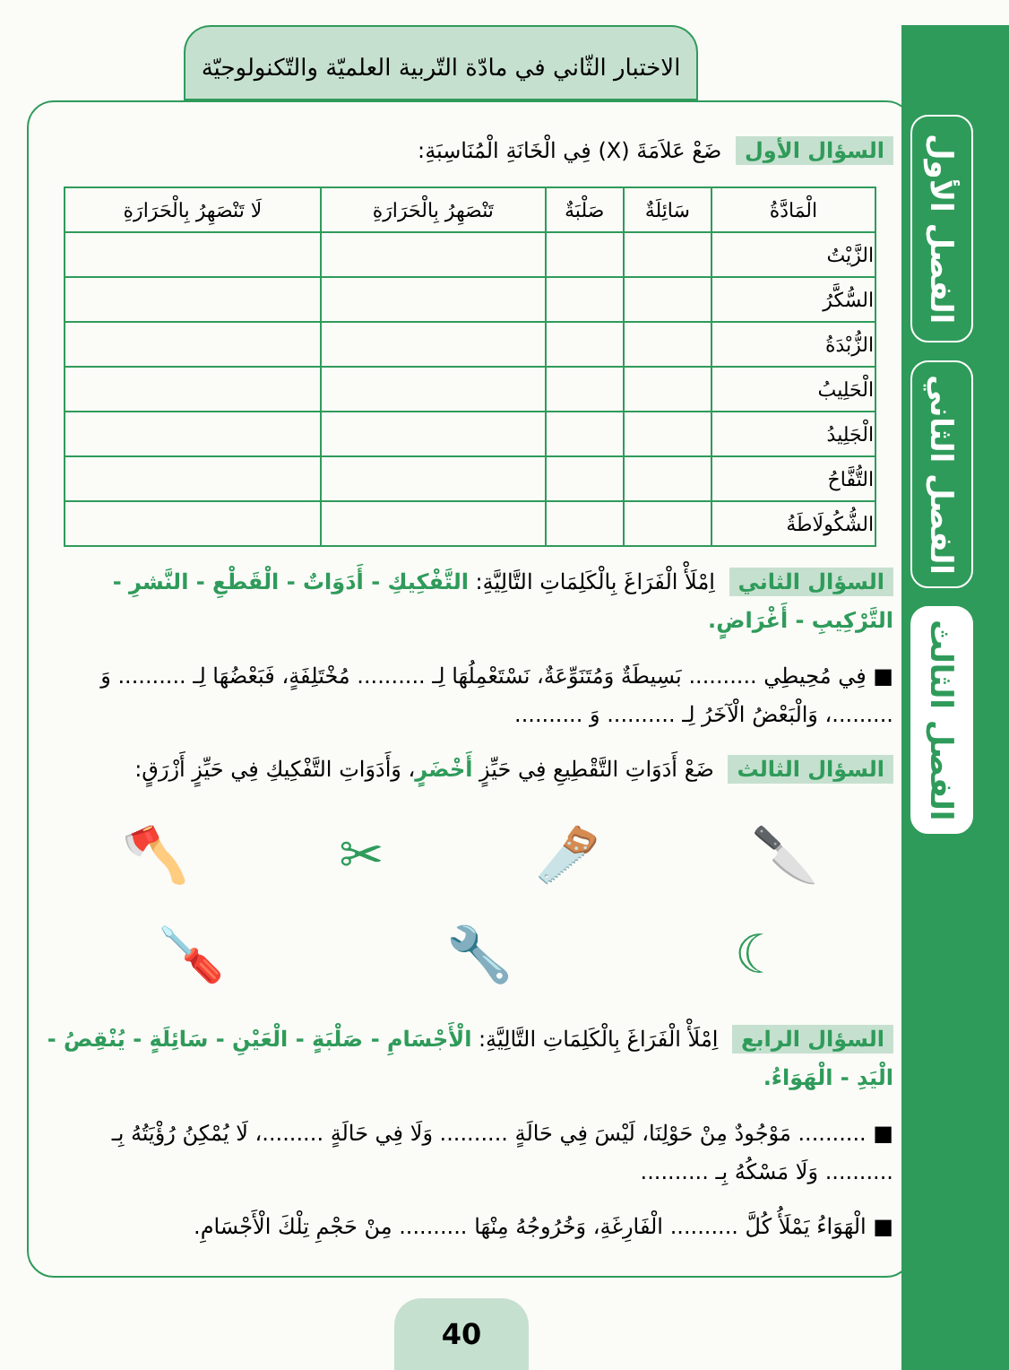الفصل الأول
الفصل الثاني
الفصل الثالث
الاختبار الثّاني في مادّة التّربية العلميّة والتّكنولوجيّة
السؤال الأول ضَعْ عَلاَمَةَ (X) فِي الْخَانَةِ الْمُنَاسِبَةِ:
| الْمَادَّةُ | سَائِلَةٌ | صَلْبَةٌ | تَنْصَهِرُ بِالْحَرَارَةِ | لَا تَنْصَهِرُ بِالْحَرَارَةِ |
| --- | --- | --- | --- | --- |
| الزَّيْتُ | | | | |
| السُّكَّرُ | | | | |
| الزُّبْدَةُ | | | | |
| الْحَلِيبُ | | | | |
| الْجَلِيدُ | | | | |
| التُّفَّاحُ | | | | |
| الشُّكُولَاطَةُ | | | | |
السؤال الثاني اِمْلَأْ الْفَرَاغَ بِالْكَلِمَاتِ التَّالِيَّةِ: التَّفْكِيكِ - أَدَوَاتٌ - الْقَطْعِ - النَّشرِ - التَّرْكِيبِ - أَغْرَاضٍ.
■ فِي مُحِيطِي .......... بَسِيطَةٌ وَمُتَنَوِّعَةٌ، نَسْتَعْمِلُهَا لِـ .......... مُخْتَلِفَةٍ، فَبَعْضُهَا لِـ .......... وَ .........، وَالْبَعْضُ الْآخَرُ لِـ .......... وَ ..........
السؤال الثالث ضَعْ أَدَوَاتِ التَّقْطِيعِ فِي حَيِّزٍ أَخْضَرٍ، وَأَدَوَاتِ التَّفْكِيكِ فِي حَيِّزٍ أَزْرَقٍ:
🪓 ✂ 🪚 🔪
🪛 🔧 ☾
السؤال الرابع اِمْلَأْ الْفَرَاغَ بِالْكَلِمَاتِ التَّالِيَّةِ: الْأَجْسَامِ - صَلْبَةٍ - الْعَيْنِ - سَائِلَةٍ - يُنْقِصُ - الْيَدِ - الْهَوَاءُ.
■ .......... مَوْجُودٌ مِنْ حَوْلِنَا، لَيْسَ فِي حَالَةٍ .......... وَلَا فِي حَالَةٍ .........، لَا يُمْكِنُ رُؤْيَتُهُ بِـ .......... وَلَا مَسْكُهُ بِـ ..........
■ الْهَوَاءُ يَمْلَأُ كُلَّ .......... الْفَارِغَةِ، وَخُرُوجُهُ مِنْهَا .......... مِنْ حَجْمِ تِلْكَ الْأَجْسَامِ.
40